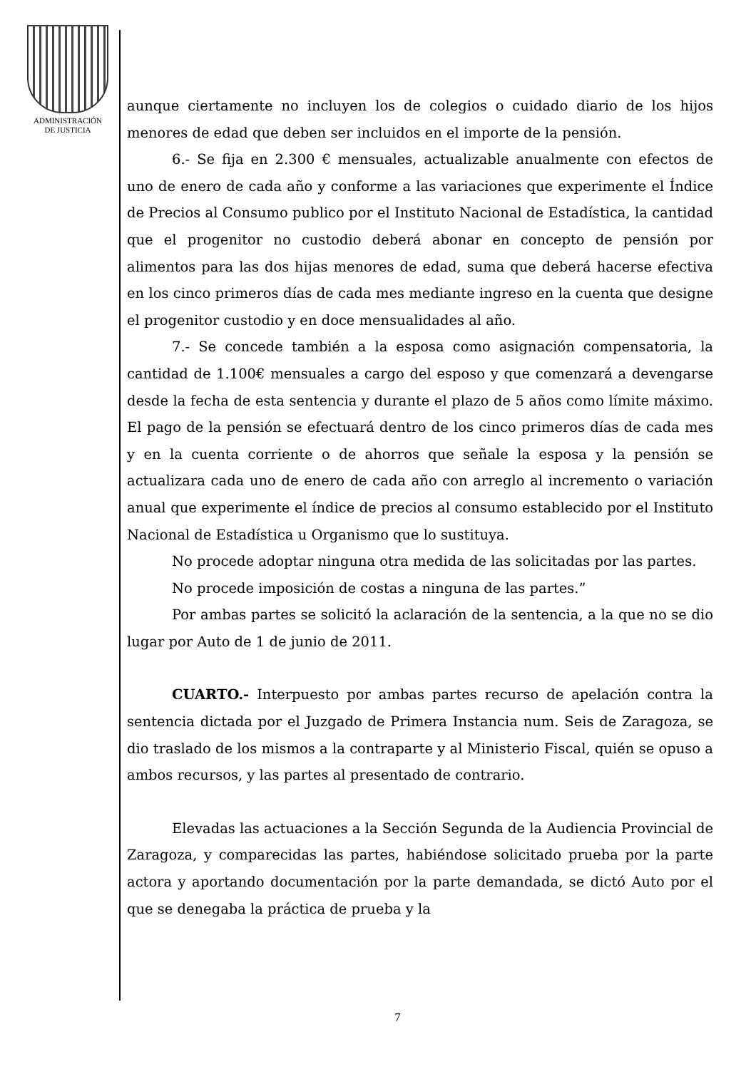ADMINISTRACIÓN
DE JUSTICIA
aunque ciertamente no incluyen los de colegios o cuidado diario de los hijos menores de edad que deben ser incluidos en el importe de la pensión.
6.- Se fija en 2.300 € mensuales, actualizable anualmente con efectos de uno de enero de cada año y conforme a las variaciones que experimente el Índice de Precios al Consumo publico por el Instituto Nacional de Estadística, la cantidad que el progenitor no custodio deberá abonar en concepto de pensión por alimentos para las dos hijas menores de edad, suma que deberá hacerse efectiva en los cinco primeros días de cada mes mediante ingreso en la cuenta que designe el progenitor custodio y en doce mensualidades al año.
7.- Se concede también a la esposa como asignación compensatoria, la cantidad de 1.100€ mensuales a cargo del esposo y que comenzará a devengarse desde la fecha de esta sentencia y durante el plazo de 5 años como límite máximo. El pago de la pensión se efectuará dentro de los cinco primeros días de cada mes y en la cuenta corriente o de ahorros que señale la esposa y la pensión se actualizara cada uno de enero de cada año con arreglo al incremento o variación anual que experimente el índice de precios al consumo establecido por el Instituto Nacional de Estadística u Organismo que lo sustituya.
No procede adoptar ninguna otra medida de las solicitadas por las partes.
No procede imposición de costas a ninguna de las partes.”
Por ambas partes se solicitó la aclaración de la sentencia, a la que no se dio lugar por Auto de 1 de junio de 2011.
CUARTO.- Interpuesto por ambas partes recurso de apelación contra la sentencia dictada por el Juzgado de Primera Instancia num. Seis de Zaragoza, se dio traslado de los mismos a la contraparte y al Ministerio Fiscal, quién se opuso a ambos recursos, y las partes al presentado de contrario.
Elevadas las actuaciones a la Sección Segunda de la Audiencia Provincial de Zaragoza, y comparecidas las partes, habiéndose solicitado prueba por la parte actora y aportando documentación por la parte demandada, se dictó Auto por el que se denegaba la práctica de prueba y la
7